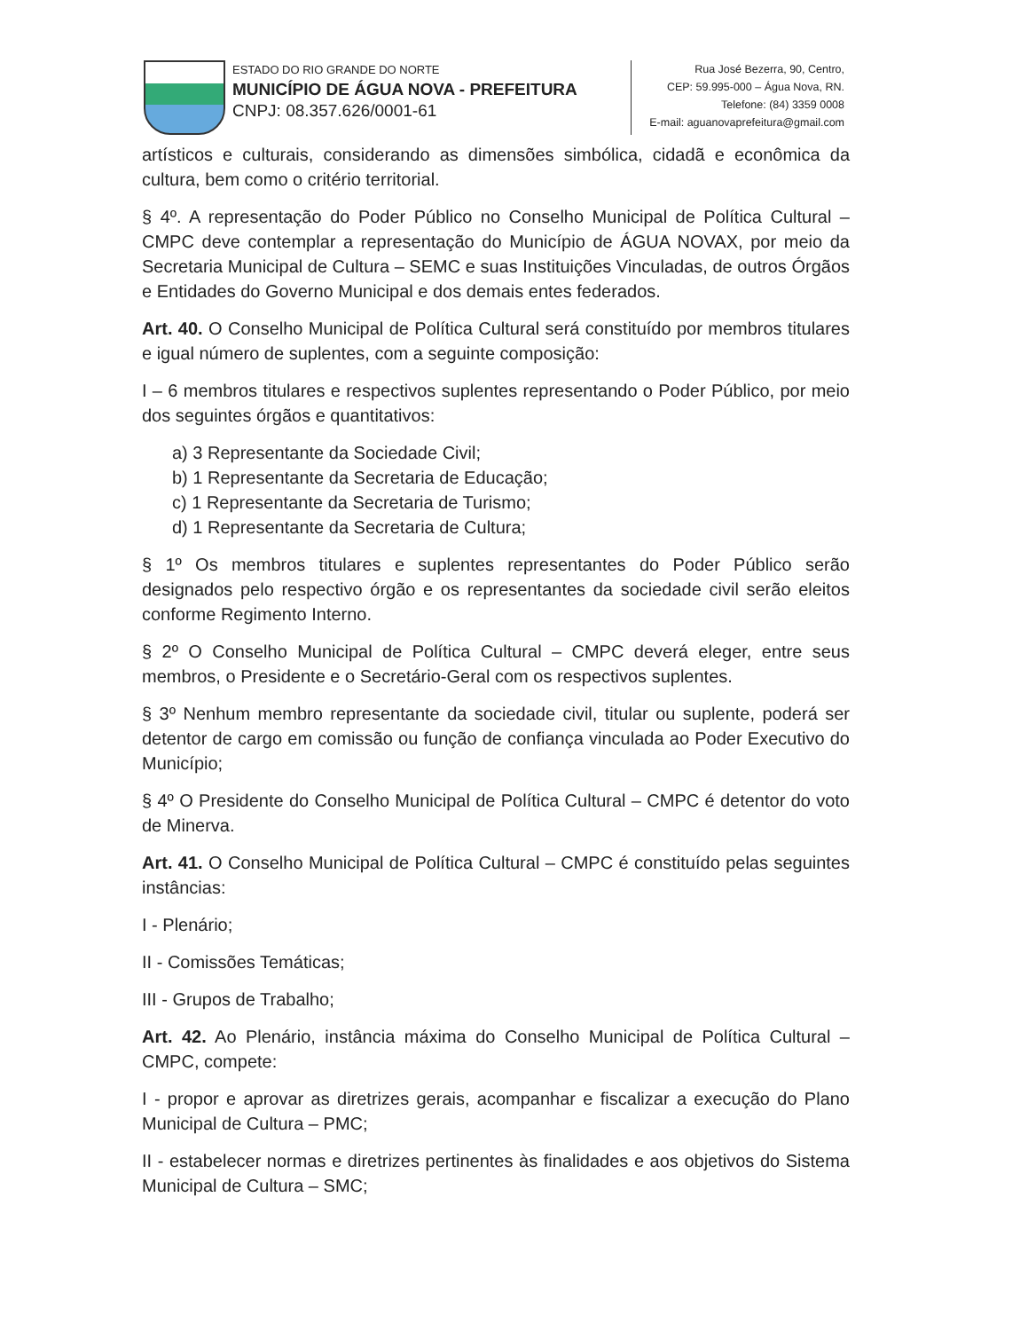ESTADO DO RIO GRANDE DO NORTE
MUNICÍPIO DE ÁGUA NOVA - PREFEITURA
CNPJ: 08.357.626/0001-61
Rua José Bezerra, 90, Centro,
CEP: 59.995-000 – Água Nova, RN.
Telefone: (84) 3359 0008
E-mail: aguanovaprefeitura@gmail.com
artísticos e culturais, considerando as dimensões simbólica, cidadã e econômica da cultura, bem como o critério territorial.
§ 4º. A representação do Poder Público no Conselho Municipal de Política Cultural – CMPC deve contemplar a representação do Município de ÁGUA NOVAX, por meio da Secretaria Municipal de Cultura – SEMC e suas Instituições Vinculadas, de outros Órgãos e Entidades do Governo Municipal e dos demais entes federados.
Art. 40. O Conselho Municipal de Política Cultural será constituído por membros titulares e igual número de suplentes, com a seguinte composição:
I – 6 membros titulares e respectivos suplentes representando o Poder Público, por meio dos seguintes órgãos e quantitativos:
a) 3 Representante da Sociedade Civil;
b) 1 Representante da Secretaria de Educação;
c) 1 Representante da Secretaria de Turismo;
d) 1 Representante da Secretaria de Cultura;
§ 1º Os membros titulares e suplentes representantes do Poder Público serão designados pelo respectivo órgão e os representantes da sociedade civil serão eleitos conforme Regimento Interno.
§ 2º O Conselho Municipal de Política Cultural – CMPC deverá eleger, entre seus membros, o Presidente e o Secretário-Geral com os respectivos suplentes.
§ 3º Nenhum membro representante da sociedade civil, titular ou suplente, poderá ser detentor de cargo em comissão ou função de confiança vinculada ao Poder Executivo do Município;
§ 4º O Presidente do Conselho Municipal de Política Cultural – CMPC é detentor do voto de Minerva.
Art. 41. O Conselho Municipal de Política Cultural – CMPC é constituído pelas seguintes instâncias:
I - Plenário;
II - Comissões Temáticas;
III - Grupos de Trabalho;
Art. 42. Ao Plenário, instância máxima do Conselho Municipal de Política Cultural – CMPC, compete:
I - propor e aprovar as diretrizes gerais, acompanhar e fiscalizar a execução do Plano Municipal de Cultura – PMC;
II - estabelecer normas e diretrizes pertinentes às finalidades e aos objetivos do Sistema Municipal de Cultura – SMC;